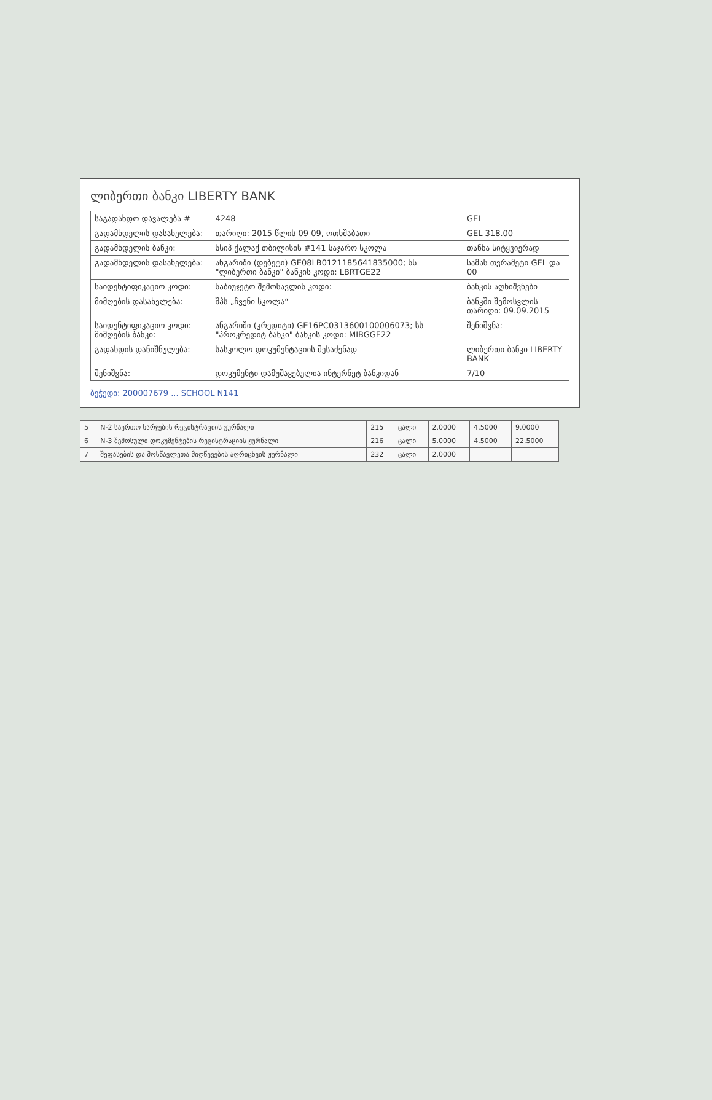ლიბერთი ბანკი LIBERTY BANK
| საგადახდო დავალება # | 4248 | GEL |
| გადამხდელის დასახელება: | თარიღი: 2015 წლის 09 09, ოთხშაბათი | GEL 318.00 |
| გადამხდელის ბანკი: | სსიპ ქალაქ თბილისის #141 საჯარო სკოლა | თანხა სიტყვიერად |
| გადამხდელის დასახელება: | ანგარიში (დებეტი) GE08LB0121185641835000; სს "ლიბერთი ბანკი" ბანკის კოდი: LBRTGE22 | სამას თვრამეტი GEL და 00 |
| საიდენტიფიკაციო კოდი: | საბიუჯეტო შემოსავლის კოდი: | ბანკის აღნიშვნები |
| მიმღების დასახელება: | შპს „ჩვენი სკოლა“ | ბანკში შემოსვლის თარიღი: 09.09.2015 |
| საიდენტიფიკაციო კოდი: მიმღების ბანკი: | ანგარიში (კრედიტი) GE16PC0313600100006073; სს "პროკრედიტ ბანკი" ბანკის კოდი: MIBGGE22 | შენიშვნა: |
| გადახდის დანიშნულება: | სასკოლო დოკუმენტაციის შესაძენად | ლიბერთი ბანკი LIBERTY BANK |
| შენიშვნა: | დოკუმენტი დამუშავებულია ინტერნეტ ბანკიდან | 7/10 |
ბეჭედი: 200007679 ... SCHOOL N141
| 5 | N-2 საერთო ხარჯების რეგისტრაციის ჟურნალი | 215 | ცალი | 2.0000 | 4.5000 | 9.0000 |
| 6 | N-3 შემოსული დოკუმენტების რეგისტრაციის ჟურნალი | 216 | ცალი | 5.0000 | 4.5000 | 22.5000 |
| 7 | შეფასების და მოსწავლეთა მიღწევების აღრიცხვის ჟურნალი | 232 | ცალი | 2.0000 | | |